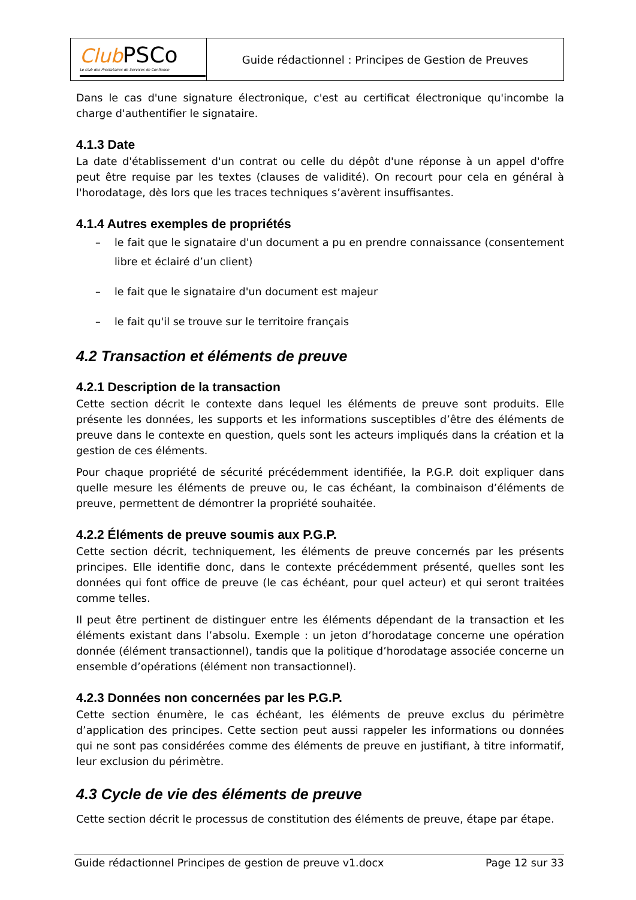| Club PSCo Le club des Prestataires de Services de Confiance | Guide rédactionnel : Principes de Gestion de Preuves |
Dans le cas d'une signature électronique, c'est au certificat électronique qu'incombe la charge d'authentifier le signataire.
4.1.3 Date
La date d'établissement d'un contrat ou celle du dépôt d'une réponse à un appel d'offre peut être requise par les textes (clauses de validité). On recourt pour cela en général à l'horodatage, dès lors que les traces techniques s’avèrent insuffisantes.
4.1.4 Autres exemples de propriétés
– le fait que le signataire d'un document a pu en prendre connaissance (consentement libre et éclairé d’un client)
– le fait que le signataire d'un document est majeur
– le fait qu'il se trouve sur le territoire français
4.2 Transaction et éléments de preuve
4.2.1 Description de la transaction
Cette section décrit le contexte dans lequel les éléments de preuve sont produits. Elle présente les données, les supports et les informations susceptibles d’être des éléments de preuve dans le contexte en question, quels sont les acteurs impliqués dans la création et la gestion de ces éléments.
Pour chaque propriété de sécurité précédemment identifiée, la P.G.P. doit expliquer dans quelle mesure les éléments de preuve ou, le cas échéant, la combinaison d’éléments de preuve, permettent de démontrer la propriété souhaitée.
4.2.2 Éléments de preuve soumis aux P.G.P.
Cette section décrit, techniquement, les éléments de preuve concernés par les présents principes. Elle identifie donc, dans le contexte précédemment présenté, quelles sont les données qui font office de preuve (le cas échéant, pour quel acteur) et qui seront traitées comme telles.
Il peut être pertinent de distinguer entre les éléments dépendant de la transaction et les éléments existant dans l’absolu. Exemple : un jeton d’horodatage concerne une opération donnée (élément transactionnel), tandis que la politique d’horodatage associée concerne un ensemble d’opérations (élément non transactionnel).
4.2.3 Données non concernées par les P.G.P.
Cette section énumère, le cas échéant, les éléments de preuve exclus du périmètre d’application des principes. Cette section peut aussi rappeler les informations ou données qui ne sont pas considérées comme des éléments de preuve en justifiant, à titre informatif, leur exclusion du périmètre.
4.3 Cycle de vie des éléments de preuve
Cette section décrit le processus de constitution des éléments de preuve, étape par étape.
Guide rédactionnel Principes de gestion de preuve v1.docx Page 12 sur 33